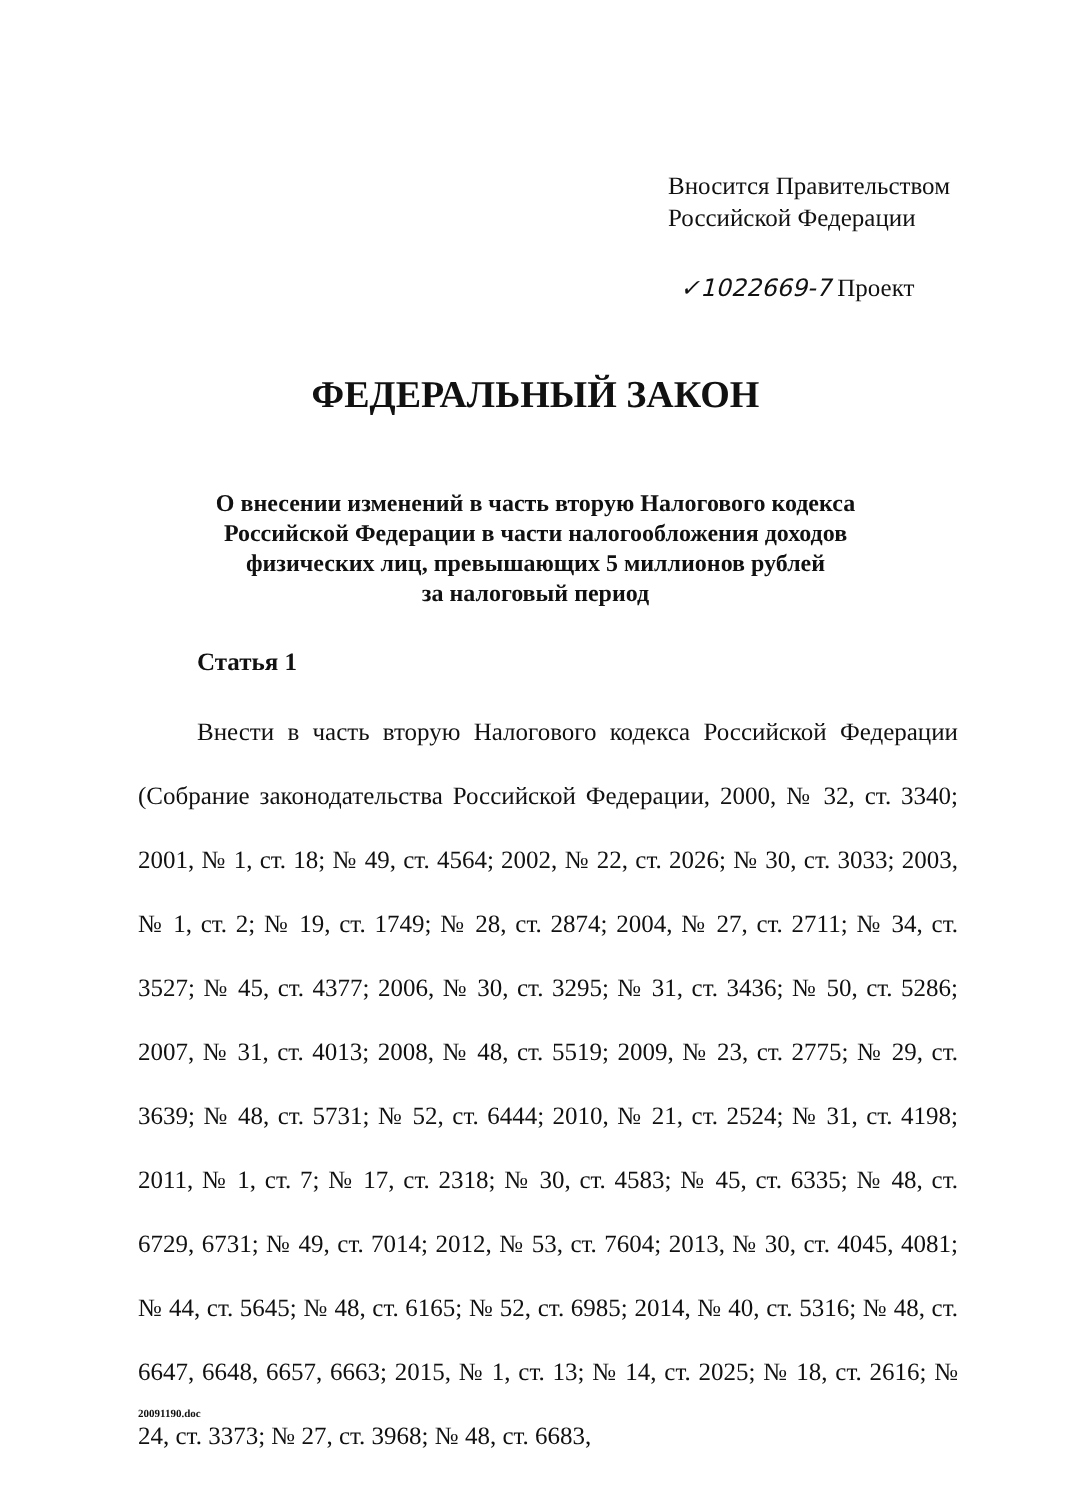Вносится Правительством
Российской Федерации
✓1022669-7 Проект
ФЕДЕРАЛЬНЫЙ ЗАКОН
О внесении изменений в часть вторую Налогового кодекса
Российской Федерации в части налогообложения доходов
физических лиц, превышающих 5 миллионов рублей
за налоговый период
Статья 1
Внести в часть вторую Налогового кодекса Российской Федерации (Собрание законодательства Российской Федерации, 2000, № 32, ст. 3340; 2001, № 1, ст. 18; № 49, ст. 4564; 2002, № 22, ст. 2026; № 30, ст. 3033; 2003, № 1, ст. 2; № 19, ст. 1749; № 28, ст. 2874; 2004, № 27, ст. 2711; № 34, ст. 3527; № 45, ст. 4377; 2006, № 30, ст. 3295; № 31, ст. 3436; № 50, ст. 5286; 2007, № 31, ст. 4013; 2008, № 48, ст. 5519; 2009, № 23, ст. 2775; № 29, ст. 3639; № 48, ст. 5731; № 52, ст. 6444; 2010, № 21, ст. 2524; № 31, ст. 4198; 2011, № 1, ст. 7; № 17, ст. 2318; № 30, ст. 4583; № 45, ст. 6335; № 48, ст. 6729, 6731; № 49, ст. 7014; 2012, № 53, ст. 7604; 2013, № 30, ст. 4045, 4081; № 44, ст. 5645; № 48, ст. 6165; № 52, ст. 6985; 2014, № 40, ст. 5316; № 48, ст. 6647, 6648, 6657, 6663; 2015, № 1, ст. 13; № 14, ст. 2025; № 18, ст. 2616; № 24, ст. 3373; № 27, ст. 3968; № 48, ст. 6683,
20091190.doc